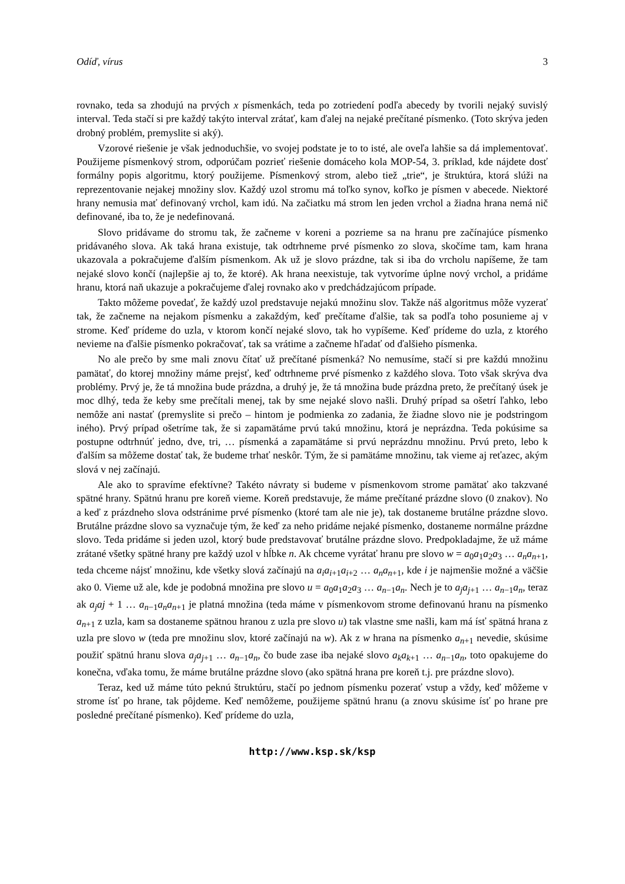Odíď, vírus 3
rovnako, teda sa zhodujú na prvých x písmenkách, teda po zotriedení podľa abecedy by tvorili nejaký suvislý interval. Teda stačí si pre každý takýto interval zrátať, kam ďalej na nejaké prečítané písmenko. (Toto skrýva jeden drobný problém, premyslite si aký).
Vzorové riešenie je však jednoduchšie, vo svojej podstate je to to isté, ale oveľa lahšie sa dá implementovať. Použijeme písmenkový strom, odporúčam pozrieť riešenie domáceho kola MOP-54, 3. príklad, kde nájdete dosť formálny popis algoritmu, ktorý použijeme. Písmenkový strom, alebo tiež „trie“, je štruktúra, ktorá slúži na reprezentovanie nejakej množiny slov. Každý uzol stromu má toľko synov, koľko je písmen v abecede. Niektoré hrany nemusia mať definovaný vrchol, kam idú. Na začiatku má strom len jeden vrchol a žiadna hrana nemá nič definované, iba to, že je nedefinovaná.
Slovo pridávame do stromu tak, že začneme v koreni a pozrieme sa na hranu pre začínajúce písmenko pridávaného slova. Ak taká hrana existuje, tak odtrhneme prvé písmenko zo slova, skočíme tam, kam hrana ukazovala a pokračujeme ďalším písmenkom. Ak už je slovo prázdne, tak si iba do vrcholu napíšeme, že tam nejaké slovo končí (najlepšie aj to, že ktoré). Ak hrana neexistuje, tak vytvoríme úplne nový vrchol, a pridáme hranu, ktorá naň ukazuje a pokračujeme ďalej rovnako ako v predchádzajúcom prípade.
Takto môžeme povedať, že každý uzol predstavuje nejakú množinu slov. Takže náš algoritmus môže vyzerať tak, že začneme na nejakom písmenku a zakaždým, keď prečítame ďalšie, tak sa podľa toho posunieme aj v strome. Keď prídeme do uzla, v ktorom končí nejaké slovo, tak ho vypíšeme. Keď prídeme do uzla, z ktorého nevieme na ďalšie písmenko pokračovať, tak sa vrátime a začneme hľadať od ďalšieho písmenka.
No ale prečo by sme mali znovu čítať už prečítané písmenká? No nemusíme, stačí si pre každú množinu pamätať, do ktorej množiny máme prejsť, keď odtrhneme prvé písmenko z každého slova. Toto však skrýva dva problémy. Prvý je, že tá množina bude prázdna, a druhý je, že tá množina bude prázdna preto, že prečítaný úsek je moc dlhý, teda že keby sme prečítali menej, tak by sme nejaké slovo našli. Druhý prípad sa ošetrí ľahko, lebo nemôže ani nastať (premyslite si prečo – hintom je podmienka zo zadania, že žiadne slovo nie je podstringom iného). Prvý prípad ošetríme tak, že si zapamätáme prvú takú množinu, ktorá je neprázdna. Teda pokúsime sa postupne odtrhnúť jedno, dve, tri, … písmenká a zapamätáme si prvú neprázdnu množinu. Prvú preto, lebo k ďalším sa môžeme dostať tak, že budeme trhať neskôr. Tým, že si pamätáme množinu, tak vieme aj reťazec, akým slová v nej začínajú.
Ale ako to spravíme efektívne? Takéto návraty si budeme v písmenkovom strome pamätať ako takzvané spätné hrany. Spätnú hranu pre koreň vieme. Koreň predstavuje, že máme prečítané prázdne slovo (0 znakov). No a keď z prázdneho slova odstránime prvé písmenko (ktoré tam ale nie je), tak dostaneme brutálne prázdne slovo. Brutálne prázdne slovo sa vyznačuje tým, že keď za neho pridáme nejaké písmenko, dostaneme normálne prázdne slovo. Teda pridáme si jeden uzol, ktorý bude predstavovať brutálne prázdne slovo. Predpokladajme, že už máme zrátané všetky spätné hrany pre každý uzol v hĺbke n. Ak chceme vyrátať hranu pre slovo w = a<sub>0</sub>a<sub>1</sub>a<sub>2</sub>a<sub>3</sub> … a<sub>n</sub>a<sub>n+1</sub>, teda chceme nájsť množinu, kde všetky slová začínajú na a<sub>i</sub>a<sub>i+1</sub>a<sub>i+2</sub> … a<sub>n</sub>a<sub>n+1</sub>, kde i je najmenšie možné a väčšie ako 0. Vieme už ale, kde je podobná množina pre slovo u = a<sub>0</sub>a<sub>1</sub>a<sub>2</sub>a<sub>3</sub> … a<sub>n−1</sub>a<sub>n</sub>. Nech je to a<sub>j</sub>a<sub>j+1</sub> … a<sub>n−1</sub>a<sub>n</sub>, teraz ak a<sub>j</sub>aj + 1 … a<sub>n−1</sub>a<sub>n</sub>a<sub>n+1</sub> je platná množina (teda máme v písmenkovom strome definovanú hranu na písmenko a<sub>n+1</sub> z uzla, kam sa dostaneme spätnou hranou z uzla pre slovo u) tak vlastne sme našli, kam má ísť spätná hrana z uzla pre slovo w (teda pre množinu slov, ktoré začínajú na w). Ak z w hrana na písmenko a<sub>n+1</sub> nevedie, skúsime použiť spätnú hranu slova a<sub>j</sub>a<sub>j+1</sub> … a<sub>n−1</sub>a<sub>n</sub>, čo bude zase iba nejaké slovo a<sub>k</sub>a<sub>k+1</sub> … a<sub>n−1</sub>a<sub>n</sub>, toto opakujeme do konečna, vďaka tomu, že máme brutálne prázdne slovo (ako spätná hrana pre koreň t.j. pre prázdne slovo).
Teraz, ked už máme túto peknú štruktúru, stačí po jednom písmenku pozerať vstup a vždy, keď môžeme v strome ísť po hrane, tak pôjdeme. Keď nemôžeme, použijeme spätnú hranu (a znovu skúsime ísť po hrane pre posledné prečítané písmenko). Keď prídeme do uzla,
http://www.ksp.sk/ksp